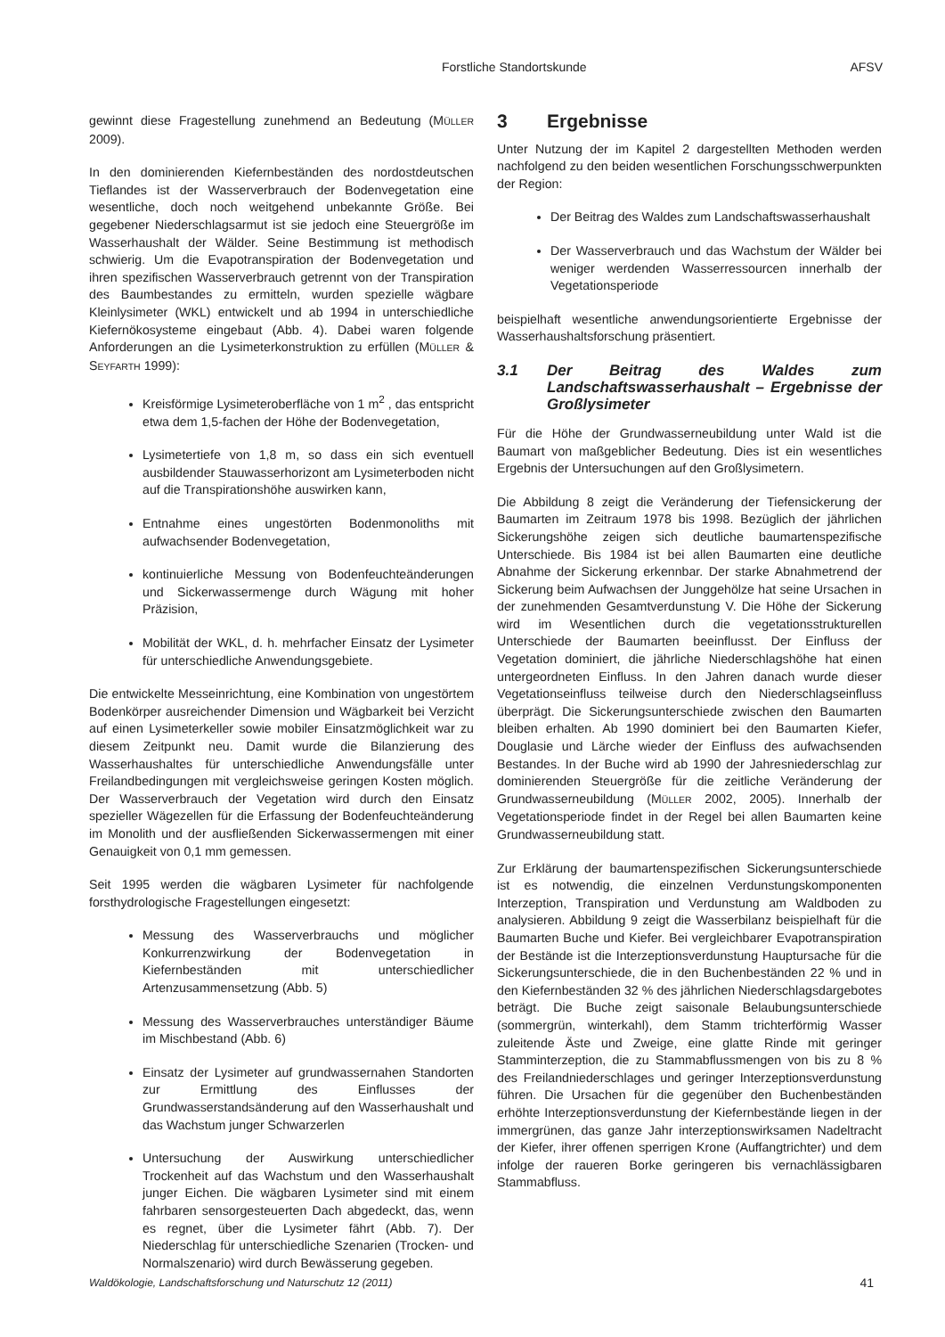Forstliche Standortskunde AFSV
gewinnt diese Fragestellung zunehmend an Bedeutung (MÜLLER 2009).
In den dominierenden Kiefernbeständen des nordostdeutschen Tieflandes ist der Wasserverbrauch der Bodenvegetation eine wesentliche, doch noch weitgehend unbekannte Größe. Bei gegebener Niederschlagsarmut ist sie jedoch eine Steuergröße im Wasserhaushalt der Wälder. Seine Bestimmung ist methodisch schwierig. Um die Evapotranspiration der Bodenvegetation und ihren spezifischen Wasserverbrauch getrennt von der Transpiration des Baumbestandes zu ermitteln, wurden spezielle wägbare Kleinlysimeter (WKL) entwickelt und ab 1994 in unterschiedliche Kiefernökosysteme eingebaut (Abb. 4). Dabei waren folgende Anforderungen an die Lysimeterkonstruktion zu erfüllen (MÜLLER & SEYFARTH 1999):
Kreisförmige Lysimeteroberfläche von 1 m<sup>2</sup> , das entspricht etwa dem 1,5-fachen der Höhe der Bodenvegetation,
Lysimetertiefe von 1,8 m, so dass ein sich eventuell ausbildender Stauwasserhorizont am Lysimeterboden nicht auf die Transpirationshöhe auswirken kann,
Entnahme eines ungestörten Bodenmonoliths mit aufwachsender Bodenvegetation,
kontinuierliche Messung von Bodenfeuchteänderungen und Sickerwassermenge durch Wägung mit hoher Präzision,
Mobilität der WKL, d. h. mehrfacher Einsatz der Lysimeter für unterschiedliche Anwendungsgebiete.
Die entwickelte Messeinrichtung, eine Kombination von ungestörtem Bodenkörper ausreichender Dimension und Wägbarkeit bei Verzicht auf einen Lysimeterkeller sowie mobiler Einsatzmöglichkeit war zu diesem Zeitpunkt neu. Damit wurde die Bilanzierung des Wasserhaushaltes für unterschiedliche Anwendungsfälle unter Freilandbedingungen mit vergleichsweise geringen Kosten möglich. Der Wasserverbrauch der Vegetation wird durch den Einsatz spezieller Wägezellen für die Erfassung der Bodenfeuchteänderung im Monolith und der ausfließenden Sickerwassermengen mit einer Genauigkeit von 0,1 mm gemessen.
Seit 1995 werden die wägbaren Lysimeter für nachfolgende forsthydrologische Fragestellungen eingesetzt:
Messung des Wasserverbrauchs und möglicher Konkurrenzwirkung der Bodenvegetation in Kiefernbeständen mit unterschiedlicher Artenzusammensetzung (Abb. 5)
Messung des Wasserverbrauches unterständiger Bäume im Mischbestand (Abb. 6)
Einsatz der Lysimeter auf grundwassernahen Standorten zur Ermittlung des Einflusses der Grundwasserstandsänderung auf den Wasserhaushalt und das Wachstum junger Schwarzerlen
Untersuchung der Auswirkung unterschiedlicher Trockenheit auf das Wachstum und den Wasserhaushalt junger Eichen. Die wägbaren Lysimeter sind mit einem fahrbaren sensorgesteuerten Dach abgedeckt, das, wenn es regnet, über die Lysimeter fährt (Abb. 7). Der Niederschlag für unterschiedliche Szenarien (Trocken- und Normalszenario) wird durch Bewässerung gegeben.
3 Ergebnisse
Unter Nutzung der im Kapitel 2 dargestellten Methoden werden nachfolgend zu den beiden wesentlichen Forschungsschwerpunkten der Region:
Der Beitrag des Waldes zum Landschaftswasserhaushalt
Der Wasserverbrauch und das Wachstum der Wälder bei weniger werdenden Wasserressourcen innerhalb der Vegetationsperiode
beispielhaft wesentliche anwendungsorientierte Ergebnisse der Wasserhaushaltsforschung präsentiert.
3.1 Der Beitrag des Waldes zum Landschaftswasserhaushalt – Ergebnisse der Großlysimeter
Für die Höhe der Grundwasserneubildung unter Wald ist die Baumart von maßgeblicher Bedeutung. Dies ist ein wesentliches Ergebnis der Untersuchungen auf den Großlysimetern.
Die Abbildung 8 zeigt die Veränderung der Tiefensickerung der Baumarten im Zeitraum 1978 bis 1998. Bezüglich der jährlichen Sickerungshöhe zeigen sich deutliche baumartenspezifische Unterschiede. Bis 1984 ist bei allen Baumarten eine deutliche Abnahme der Sickerung erkennbar. Der starke Abnahmetrend der Sickerung beim Aufwachsen der Junggehölze hat seine Ursachen in der zunehmenden Gesamtverdunstung V. Die Höhe der Sickerung wird im Wesentlichen durch die vegetationsstrukturellen Unterschiede der Baumarten beeinflusst. Der Einfluss der Vegetation dominiert, die jährliche Niederschlagshöhe hat einen untergeordneten Einfluss. In den Jahren danach wurde dieser Vegetationseinfluss teilweise durch den Niederschlagseinfluss überprägt. Die Sickerungsunterschiede zwischen den Baumarten bleiben erhalten. Ab 1990 dominiert bei den Baumarten Kiefer, Douglasie und Lärche wieder der Einfluss des aufwachsenden Bestandes. In der Buche wird ab 1990 der Jahresniederschlag zur dominierenden Steuergröße für die zeitliche Veränderung der Grundwasserneubildung (MÜLLER 2002, 2005). Innerhalb der Vegetationsperiode findet in der Regel bei allen Baumarten keine Grundwasserneubildung statt.
Zur Erklärung der baumartenspezifischen Sickerungsunterschiede ist es notwendig, die einzelnen Verdunstungskomponenten Interzeption, Transpiration und Verdunstung am Waldboden zu analysieren. Abbildung 9 zeigt die Wasserbilanz beispielhaft für die Baumarten Buche und Kiefer. Bei vergleichbarer Evapotranspiration der Bestände ist die Interzeptionsverdunstung Hauptursache für die Sickerungsunterschiede, die in den Buchenbeständen 22 % und in den Kiefernbeständen 32 % des jährlichen Niederschlagsdargebotes beträgt. Die Buche zeigt saisonale Belaubungsunterschiede (sommergrün, winterkahl), dem Stamm trichterförmig Wasser zuleitende Äste und Zweige, eine glatte Rinde mit geringer Stamminterzeption, die zu Stammabflussmengen von bis zu 8 % des Freilandniederschlages und geringer Interzeptionsverdunstung führen. Die Ursachen für die gegenüber den Buchenbeständen erhöhte Interzeptionsverdunstung der Kiefernbestände liegen in der immergrünen, das ganze Jahr interzeptionswirksamen Nadeltracht der Kiefer, ihrer offenen sperrigen Krone (Auffangtrichter) und dem infolge der raueren Borke geringeren bis vernachlässigbaren Stammabfluss.
Waldökologie, Landschaftsforschung und Naturschutz 12 (2011) 41